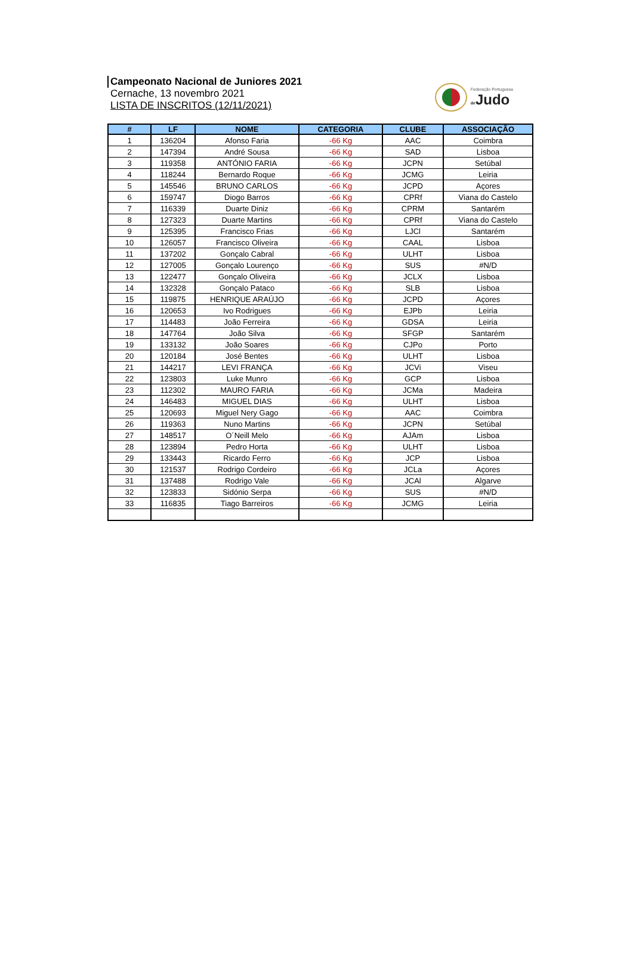Campeonato Nacional de Juniores 2021
Cernache, 13 novembro 2021
LISTA DE INSCRITOS (12/11/2021)
Federação Portuguesa
de Judo
| # | LF | NOME | CATEGORIA | CLUBE | ASSOCIAÇÃO |
| --- | --- | --- | --- | --- | --- |
| 1 | 136204 | Afonso Faria | -66 Kg | AAC | Coimbra |
| 2 | 147394 | André Sousa | -66 Kg | SAD | Lisboa |
| 3 | 119358 | ANTÓNIO FARIA | -66 Kg | JCPN | Setúbal |
| 4 | 118244 | Bernardo Roque | -66 Kg | JCMG | Leiria |
| 5 | 145546 | BRUNO CARLOS | -66 Kg | JCPD | Açores |
| 6 | 159747 | Diogo Barros | -66 Kg | CPRf | Viana do Castelo |
| 7 | 116339 | Duarte Diniz | -66 Kg | CPRM | Santarém |
| 8 | 127323 | Duarte Martins | -66 Kg | CPRf | Viana do Castelo |
| 9 | 125395 | Francisco Frias | -66 Kg | LJCl | Santarém |
| 10 | 126057 | Francisco Oliveira | -66 Kg | CAAL | Lisboa |
| 11 | 137202 | Gonçalo Cabral | -66 Kg | ULHT | Lisboa |
| 12 | 127005 | Gonçalo Lourenço | -66 Kg | SUS | #N/D |
| 13 | 122477 | Gonçalo Oliveira | -66 Kg | JCLX | Lisboa |
| 14 | 132328 | Gonçalo Pataco | -66 Kg | SLB | Lisboa |
| 15 | 119875 | HENRIQUE ARAÚJO | -66 Kg | JCPD | Açores |
| 16 | 120653 | Ivo Rodrigues | -66 Kg | EJPb | Leiria |
| 17 | 114483 | João Ferreira | -66 Kg | GDSA | Leiria |
| 18 | 147764 | João Silva | -66 Kg | SFGP | Santarém |
| 19 | 133132 | João Soares | -66 Kg | CJPo | Porto |
| 20 | 120184 | José Bentes | -66 Kg | ULHT | Lisboa |
| 21 | 144217 | LEVI FRANÇA | -66 Kg | JCVi | Viseu |
| 22 | 123803 | Luke Munro | -66 Kg | GCP | Lisboa |
| 23 | 112302 | MAURO FARIA | -66 Kg | JCMa | Madeira |
| 24 | 146483 | MIGUEL DIAS | -66 Kg | ULHT | Lisboa |
| 25 | 120693 | Miguel Nery Gago | -66 Kg | AAC | Coimbra |
| 26 | 119363 | Nuno Martins | -66 Kg | JCPN | Setúbal |
| 27 | 148517 | O´Neill Melo | -66 Kg | AJAm | Lisboa |
| 28 | 123894 | Pedro Horta | -66 Kg | ULHT | Lisboa |
| 29 | 133443 | Ricardo Ferro | -66 Kg | JCP | Lisboa |
| 30 | 121537 | Rodrigo Cordeiro | -66 Kg | JCLa | Açores |
| 31 | 137488 | Rodrigo Vale | -66 Kg | JCAl | Algarve |
| 32 | 123833 | Sidónio Serpa | -66 Kg | SUS | #N/D |
| 33 | 116835 | Tiago Barreiros | -66 Kg | JCMG | Leiria |